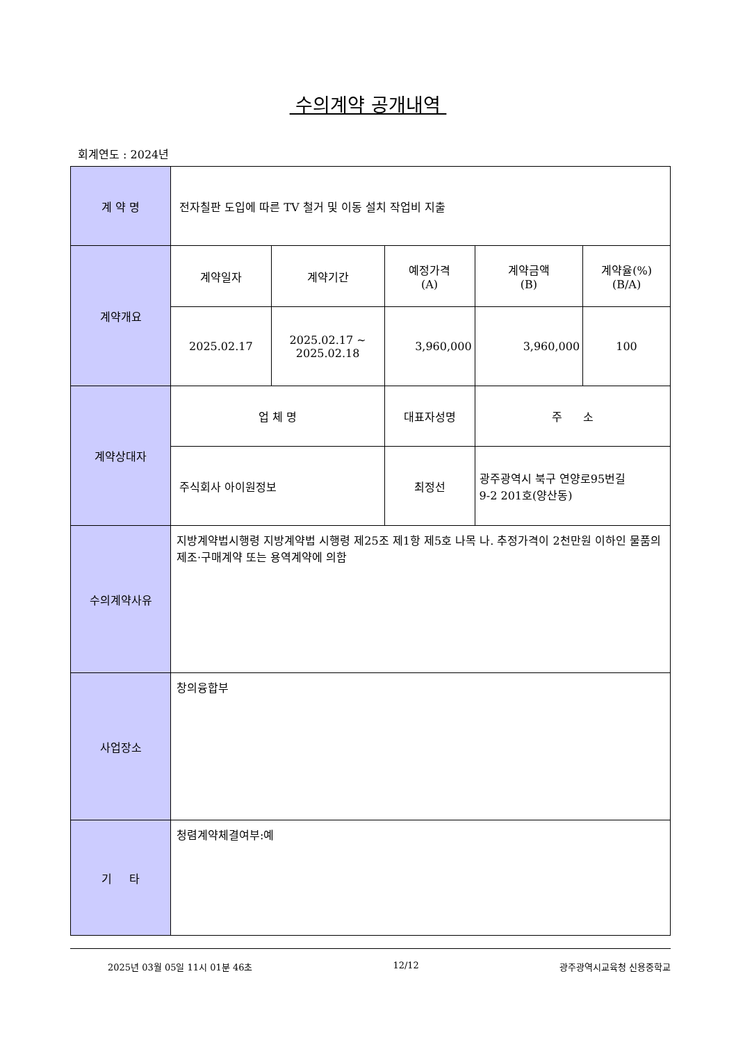수의계약 공개내역
회계연도 : 2024년
| 계 약 명 | 전자칠판 도입에 따른 TV 철거 및 이동 설치 작업비 지출 | | | | |
| 계약개요 | 계약일자 | 계약기간 | 예정가격 (A) | 계약금액 (B) | 계약율(%) (B/A) |
| | 2025.02.17 | 2025.02.17 ~ 2025.02.18 | 3,960,000 | 3,960,000 | 100 |
| 계약상대자 | 업 체 명 | | 대표자성명 | 주 소 | |
| | 주식회사 아이원정보 | | 최정선 | 광주광역시 북구 연양로95번길 9-2 201호(양산동) | |
| 수의계약사유 | 지방계약법시행령 지방계약법 시행령 제25조 제1항 제5호 나목 나. 추정가격이 2천만원 이하인 물품의 제조·구매계약 또는 용역계약에 의함 | | | | |
| 사업장소 | 창의융합부 | | | | |
| 기 타 | 청렴계약체결여부:예 | | | | |
2025년 03월 05일 11시 01분 46초 12/12 광주광역시교육청 신용중학교